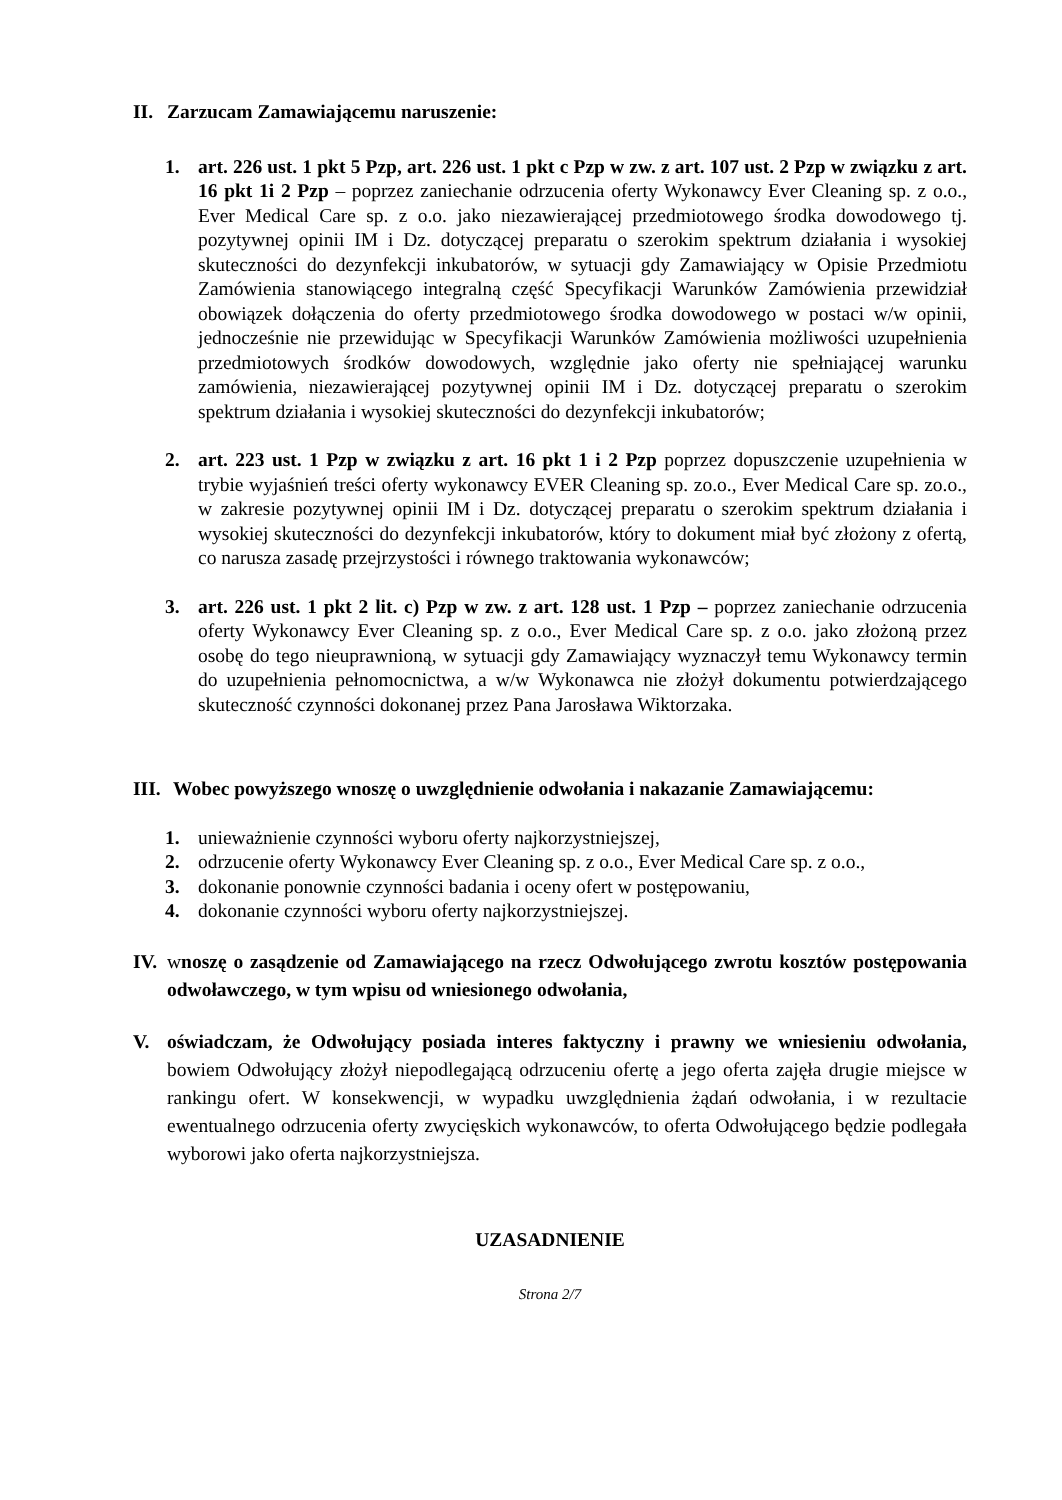II.
Zarzucam Zamawiającemu naruszenie:
1. art. 226 ust. 1 pkt 5 Pzp, art. 226 ust. 1 pkt c Pzp w zw. z art. 107 ust. 2 Pzp w związku z art. 16 pkt 1i 2 Pzp – poprzez zaniechanie odrzucenia oferty Wykonawcy Ever Cleaning sp. z o.o., Ever Medical Care sp. z o.o. jako niezawierającej przedmiotowego środka dowodowego tj. pozytywnej opinii IM i Dz. dotyczącej preparatu o szerokim spektrum działania i wysokiej skuteczności do dezynfekcji inkubatorów, w sytuacji gdy Zamawiający w Opisie Przedmiotu Zamówienia stanowiącego integralną część Specyfikacji Warunków Zamówienia przewidział obowiązek dołączenia do oferty przedmiotowego środka dowodowego w postaci w/w opinii, jednocześnie nie przewidując w Specyfikacji Warunków Zamówienia możliwości uzupełnienia przedmiotowych środków dowodowych, względnie jako oferty nie spełniającej warunku zamówienia, niezawierającej pozytywnej opinii IM i Dz. dotyczącej preparatu o szerokim spektrum działania i wysokiej skuteczności do dezynfekcji inkubatorów;
2. art. 223 ust. 1 Pzp w związku z art. 16 pkt 1 i 2 Pzp poprzez dopuszczenie uzupełnienia w trybie wyjaśnień treści oferty wykonawcy EVER Cleaning sp. zo.o., Ever Medical Care sp. zo.o., w zakresie pozytywnej opinii IM i Dz. dotyczącej preparatu o szerokim spektrum działania i wysokiej skuteczności do dezynfekcji inkubatorów, który to dokument miał być złożony z ofertą, co narusza zasadę przejrzystości i równego traktowania wykonawców;
3. art. 226 ust. 1 pkt 2 lit. c) Pzp w zw. z art. 128 ust. 1 Pzp – poprzez zaniechanie odrzucenia oferty Wykonawcy Ever Cleaning sp. z o.o., Ever Medical Care sp. z o.o. jako złożoną przez osobę do tego nieuprawnioną, w sytuacji gdy Zamawiający wyznaczył temu Wykonawcy termin do uzupełnienia pełnomocnictwa, a w/w Wykonawca nie złożył dokumentu potwierdzającego skuteczność czynności dokonanej przez Pana Jarosława Wiktorzaka.
III.
Wobec powyższego wnoszę o uwzględnienie odwołania i nakazanie Zamawiającemu:
1. unieważnienie czynności wyboru oferty najkorzystniejszej,
2. odrzucenie oferty Wykonawcy Ever Cleaning sp. z o.o., Ever Medical Care sp. z o.o.,
3. dokonanie ponownie czynności badania i oceny ofert w postępowaniu,
4. dokonanie czynności wyboru oferty najkorzystniejszej.
IV.
wnoszę o zasądzenie od Zamawiającego na rzecz Odwołującego zwrotu kosztów postępowania odwoławczego, w tym wpisu od wniesionego odwołania,
V. oświadczam, że Odwołujący posiada interes faktyczny i prawny we wniesieniu odwołania, bowiem Odwołujący złożył niepodlegającą odrzuceniu ofertę a jego oferta zajęła drugie miejsce w rankingu ofert. W konsekwencji, w wypadku uwzględnienia żądań odwołania, i w rezultacie ewentualnego odrzucenia oferty zwycięskich wykonawców, to oferta Odwołującego będzie podlegała wyborowi jako oferta najkorzystniejsza.
UZASADNIENIE
Strona 2/7